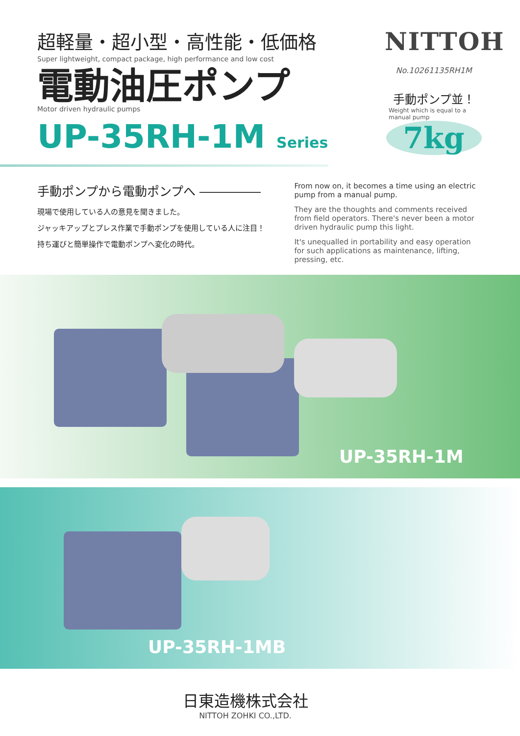超軽量・超小型・高性能・低価格
Super lightweight, compact package, high performance and low cost
電動油圧ポンプ
Motor driven hydraulic pumps
UP-35RH-1M Series
NITTOH
No.10261135RH1M
手動ポンプ並！
Weight which is equal to a manual pump
7kg
手動ポンプから電動ポンプへ ―――――
現場で使用している人の意見を聞きました。
ジャッキアップとプレス作業で手動ポンプを使用している人に注目！
持ち運びと簡単操作で電動ポンプへ変化の時代。
From now on, it becomes a time using an electric pump from a manual pump.
They are the thoughts and comments received from field operators. There's never been a motor driven hydraulic pump this light.
It's unequalled in portability and easy operation for such applications as maintenance, lifting, pressing, etc.
UP-35RH-1M
UP-35RH-1MB
日東造機株式会社
NITTOH ZOHKI CO.,LTD.